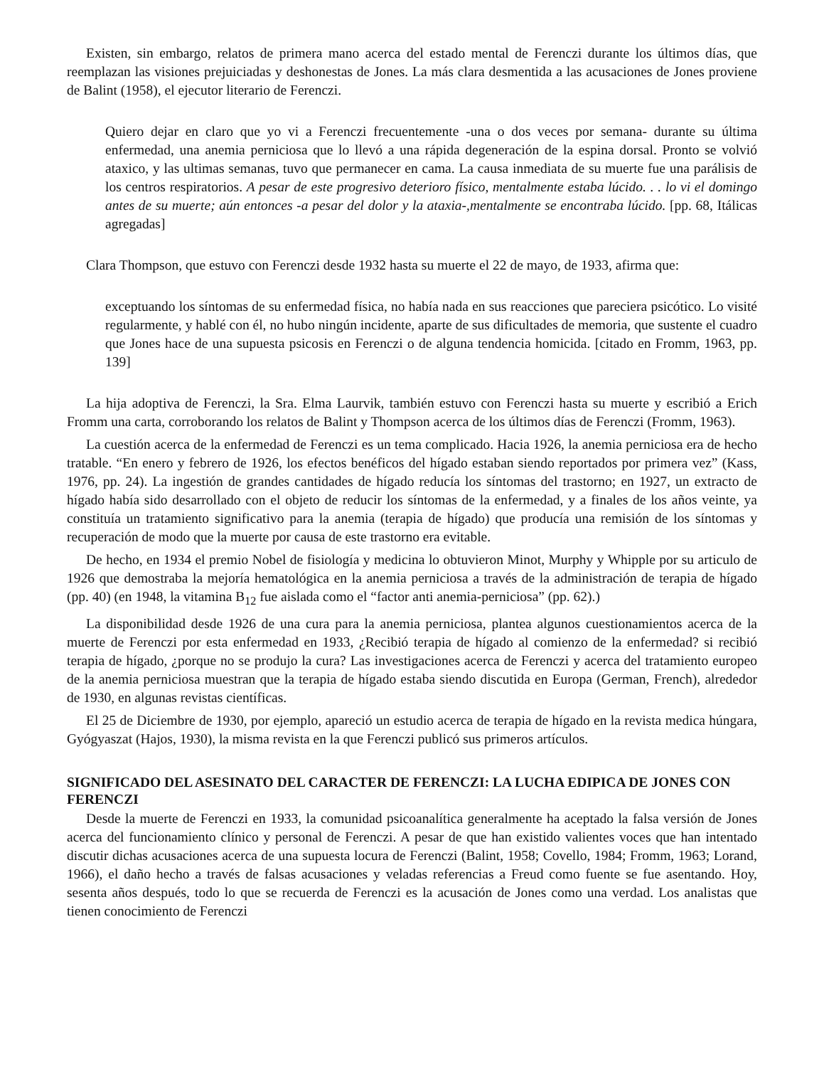Existen, sin embargo, relatos de primera mano acerca del estado mental de Ferenczi durante los últimos días, que reemplazan las visiones prejuiciadas y deshonestas de Jones. La más clara desmentida a las acusaciones de Jones proviene de Balint (1958), el ejecutor literario de Ferenczi.
Quiero dejar en claro que yo vi a Ferenczi frecuentemente -una o dos veces por semana- durante su última enfermedad, una anemia perniciosa que lo llevó a una rápida degeneración de la espina dorsal. Pronto se volvió ataxico, y las ultimas semanas, tuvo que permanecer en cama. La causa inmediata de su muerte fue una parálisis de los centros respiratorios. A pesar de este progresivo deterioro físico, mentalmente estaba lúcido. . . lo vi el domingo antes de su muerte; aún entonces -a pesar del dolor y la ataxia-,mentalmente se encontraba lúcido. [pp. 68, Itálicas agregadas]
Clara Thompson, que estuvo con Ferenczi desde 1932 hasta su muerte el 22 de mayo, de 1933, afirma que:
exceptuando los síntomas de su enfermedad física, no había nada en sus reacciones que pareciera psicótico. Lo visité regularmente, y hablé con él, no hubo ningún incidente, aparte de sus dificultades de memoria, que sustente el cuadro que Jones hace de una supuesta psicosis en Ferenczi o de alguna tendencia homicida. [citado en Fromm, 1963, pp. 139]
La hija adoptiva de Ferenczi, la Sra. Elma Laurvik, también estuvo con Ferenczi hasta su muerte y escribió a Erich Fromm una carta, corroborando los relatos de Balint y Thompson acerca de los últimos días de Ferenczi (Fromm, 1963).
La cuestión acerca de la enfermedad de Ferenczi es un tema complicado. Hacia 1926, la anemia perniciosa era de hecho tratable. “En enero y febrero de 1926, los efectos benéficos del hígado estaban siendo reportados por primera vez” (Kass, 1976, pp. 24). La ingestión de grandes cantidades de hígado reducía los síntomas del trastorno; en 1927, un extracto de hígado había sido desarrollado con el objeto de reducir los síntomas de la enfermedad, y a finales de los años veinte, ya constituía un tratamiento significativo para la anemia (terapia de hígado) que producía una remisión de los síntomas y recuperación de modo que la muerte por causa de este trastorno era evitable.
De hecho, en 1934 el premio Nobel de fisiología y medicina lo obtuvieron Minot, Murphy y Whipple por su articulo de 1926 que demostraba la mejoría hematológica en la anemia perniciosa a través de la administración de terapia de hígado (pp. 40) (en 1948, la vitamina B<sub>12</sub> fue aislada como el “factor anti anemia-perniciosa” (pp. 62).)
La disponibilidad desde 1926 de una cura para la anemia perniciosa, plantea algunos cuestionamientos acerca de la muerte de Ferenczi por esta enfermedad en 1933, ¿Recibió terapia de hígado al comienzo de la enfermedad? si recibió terapia de hígado, ¿porque no se produjo la cura? Las investigaciones acerca de Ferenczi y acerca del tratamiento europeo de la anemia perniciosa muestran que la terapia de hígado estaba siendo discutida en Europa (German, French), alrededor de 1930, en algunas revistas científicas.
El 25 de Diciembre de 1930, por ejemplo, apareció un estudio acerca de terapia de hígado en la revista medica húngara, Gyógyaszat (Hajos, 1930), la misma revista en la que Ferenczi publicó sus primeros artículos.
SIGNIFICADO DEL ASESINATO DEL CARACTER DE FERENCZI: LA LUCHA EDIPICA DE JONES CON FERENCZI
Desde la muerte de Ferenczi en 1933, la comunidad psicoanalítica generalmente ha aceptado la falsa versión de Jones acerca del funcionamiento clínico y personal de Ferenczi. A pesar de que han existido valientes voces que han intentado discutir dichas acusaciones acerca de una supuesta locura de Ferenczi (Balint, 1958; Covello, 1984; Fromm, 1963; Lorand, 1966), el daño hecho a través de falsas acusaciones y veladas referencias a Freud como fuente se fue asentando. Hoy, sesenta años después, todo lo que se recuerda de Ferenczi es la acusación de Jones como una verdad. Los analistas que tienen conocimiento de Ferenczi